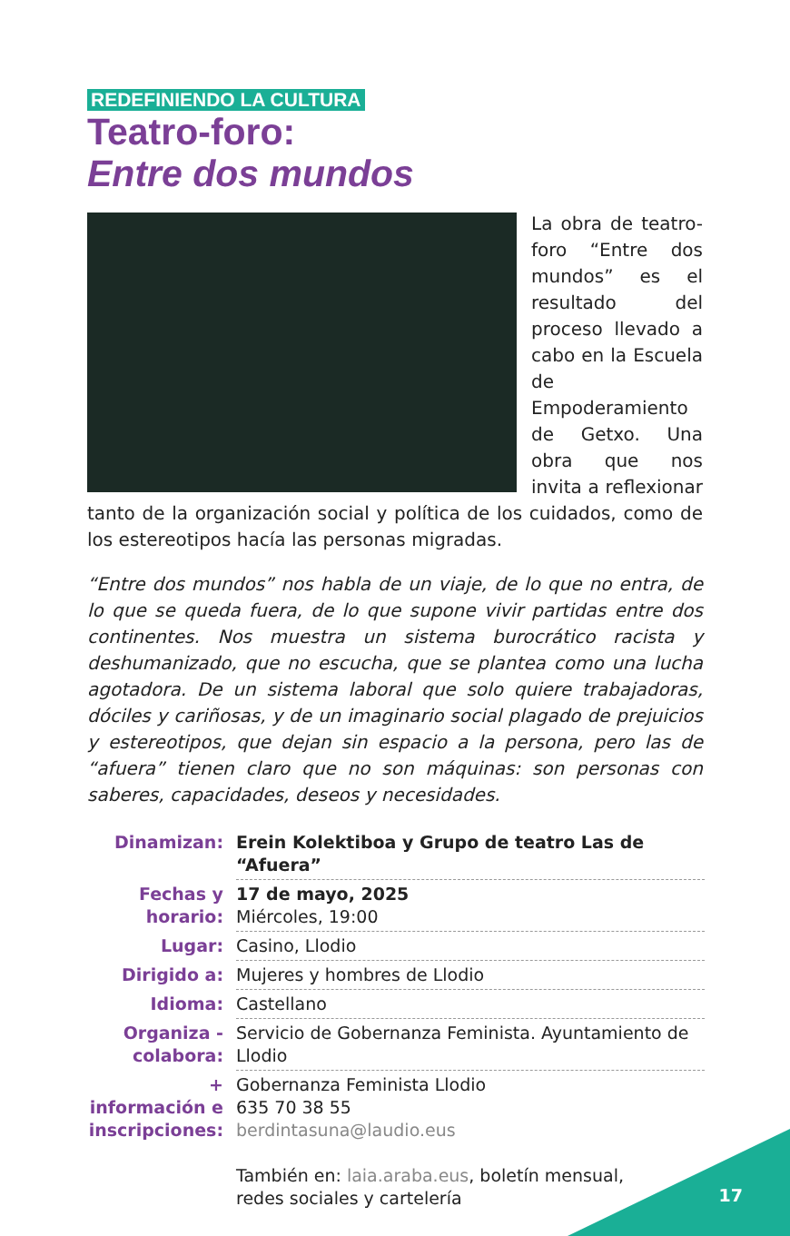REDEFINIENDO LA CULTURA
Teatro-foro:
Entre dos mundos
La obra de teatro-foro “Entre dos mundos” es el resultado del proceso llevado a cabo en la Escuela de Empoderamiento de Getxo. Una obra que nos invita a reflexionar tanto de la organización social y política de los cuidados, como de los estereotipos hacía las personas migradas.
“Entre dos mundos” nos habla de un viaje, de lo que no entra, de lo que se queda fuera, de lo que supone vivir partidas entre dos continentes. Nos muestra un sistema burocrático racista y deshumanizado, que no escucha, que se plantea como una lucha agotadora. De un sistema laboral que solo quiere trabajadoras, dóciles y cariñosas, y de un imaginario social plagado de prejuicios y estereotipos, que dejan sin espacio a la persona, pero las de “afuera” tienen claro que no son máquinas: son personas con saberes, capacidades, deseos y necesidades.
| Dinamizan: | Erein Kolektiboa y Grupo de teatro Las de “Afuera” |
| Fechas y horario: | 17 de mayo, 2025 Miércoles, 19:00 |
| Lugar: | Casino, Llodio |
| Dirigido a: | Mujeres y hombres de Llodio |
| Idioma: | Castellano |
| Organiza - colabora: | Servicio de Gobernanza Feminista. Ayuntamiento de Llodio |
| + información e inscripciones: | Gobernanza Feminista Llodio 635 70 38 55 berdintasuna@laudio.eus También en: laia.araba.eus , boletín mensual, redes sociales y cartelería |
17